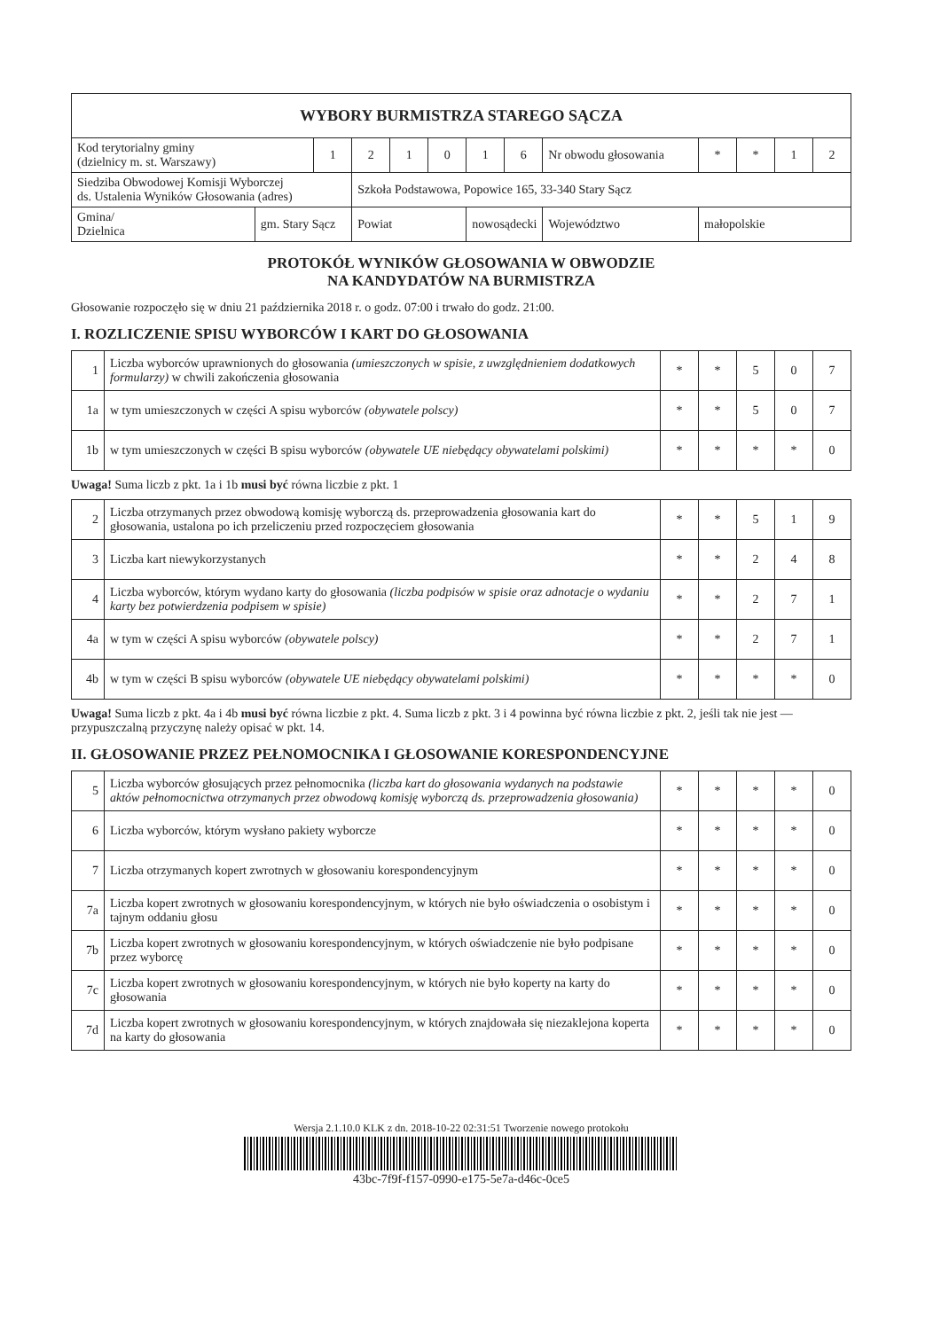| WYBORY BURMISTRZA STAREGO SĄCZA | | | | | | | | | | | | | |
| Kod terytorialny gminy (dzielnicy m. st. Warszawy) | | 1 | 2 | 1 | 0 | 1 | 6 | Nr obwodu głosowania | | * | * | 1 | 2 |
| Siedziba Obwodowej Komisji Wyborczej ds. Ustalenia Wyników Głosowania (adres) | | | Szkoła Podstawowa, Popowice 165, 33-340 Stary Sącz | | | | | | | | | | |
| Gmina/ Dzielnica | gm. Stary Sącz | | Powiat | | | nowosądecki | | | Województwo | małopolskie | | | |
PROTOKÓŁ WYNIKÓW GŁOSOWANIA W OBWODZIE
NA KANDYDATÓW NA BURMISTRZA
Głosowanie rozpoczęło się w dniu 21 października 2018 r. o godz. 07:00 i trwało do godz. 21:00.
I. ROZLICZENIE SPISU WYBORCÓW I KART DO GŁOSOWANIA
| 1 | Liczba wyborców uprawnionych do głosowania (umieszczonych w spisie, z uwzględnieniem dodatkowych formularzy) w chwili zakończenia głosowania | * | * | 5 | 0 | 7 |
| 1a | w tym umieszczonych w części A spisu wyborców (obywatele polscy) | * | * | 5 | 0 | 7 |
| 1b | w tym umieszczonych w części B spisu wyborców (obywatele UE niebędący obywatelami polskimi) | * | * | * | * | 0 |
Uwaga! Suma liczb z pkt. 1a i 1b musi być równa liczbie z pkt. 1
| 2 | Liczba otrzymanych przez obwodową komisję wyborczą ds. przeprowadzenia głosowania kart do głosowania, ustalona po ich przeliczeniu przed rozpoczęciem głosowania | * | * | 5 | 1 | 9 |
| 3 | Liczba kart niewykorzystanych | * | * | 2 | 4 | 8 |
| 4 | Liczba wyborców, którym wydano karty do głosowania (liczba podpisów w spisie oraz adnotacje o wydaniu karty bez potwierdzenia podpisem w spisie) | * | * | 2 | 7 | 1 |
| 4a | w tym w części A spisu wyborców (obywatele polscy) | * | * | 2 | 7 | 1 |
| 4b | w tym w części B spisu wyborców (obywatele UE niebędący obywatelami polskimi) | * | * | * | * | 0 |
Uwaga! Suma liczb z pkt. 4a i 4b musi być równa liczbie z pkt. 4. Suma liczb z pkt. 3 i 4 powinna być równa liczbie z pkt. 2, jeśli tak nie jest — przypuszczalną przyczynę należy opisać w pkt. 14.
II. GŁOSOWANIE PRZEZ PEŁNOMOCNIKA I GŁOSOWANIE KORESPONDENCYJNE
| 5 | Liczba wyborców głosujących przez pełnomocnika (liczba kart do głosowania wydanych na podstawie aktów pełnomocnictwa otrzymanych przez obwodową komisję wyborczą ds. przeprowadzenia głosowania) | * | * | * | * | 0 |
| 6 | Liczba wyborców, którym wysłano pakiety wyborcze | * | * | * | * | 0 |
| 7 | Liczba otrzymanych kopert zwrotnych w głosowaniu korespondencyjnym | * | * | * | * | 0 |
| 7a | Liczba kopert zwrotnych w głosowaniu korespondencyjnym, w których nie było oświadczenia o osobistym i tajnym oddaniu głosu | * | * | * | * | 0 |
| 7b | Liczba kopert zwrotnych w głosowaniu korespondencyjnym, w których oświadczenie nie było podpisane przez wyborcę | * | * | * | * | 0 |
| 7c | Liczba kopert zwrotnych w głosowaniu korespondencyjnym, w których nie było koperty na karty do głosowania | * | * | * | * | 0 |
| 7d | Liczba kopert zwrotnych w głosowaniu korespondencyjnym, w których znajdowała się niezaklejona koperta na karty do głosowania | * | * | * | * | 0 |
Wersja 2.1.10.0 KLK z dn. 2018-10-22 02:31:51 Tworzenie nowego protokołu
43bc-7f9f-f157-0990-e175-5e7a-d46c-0ce5